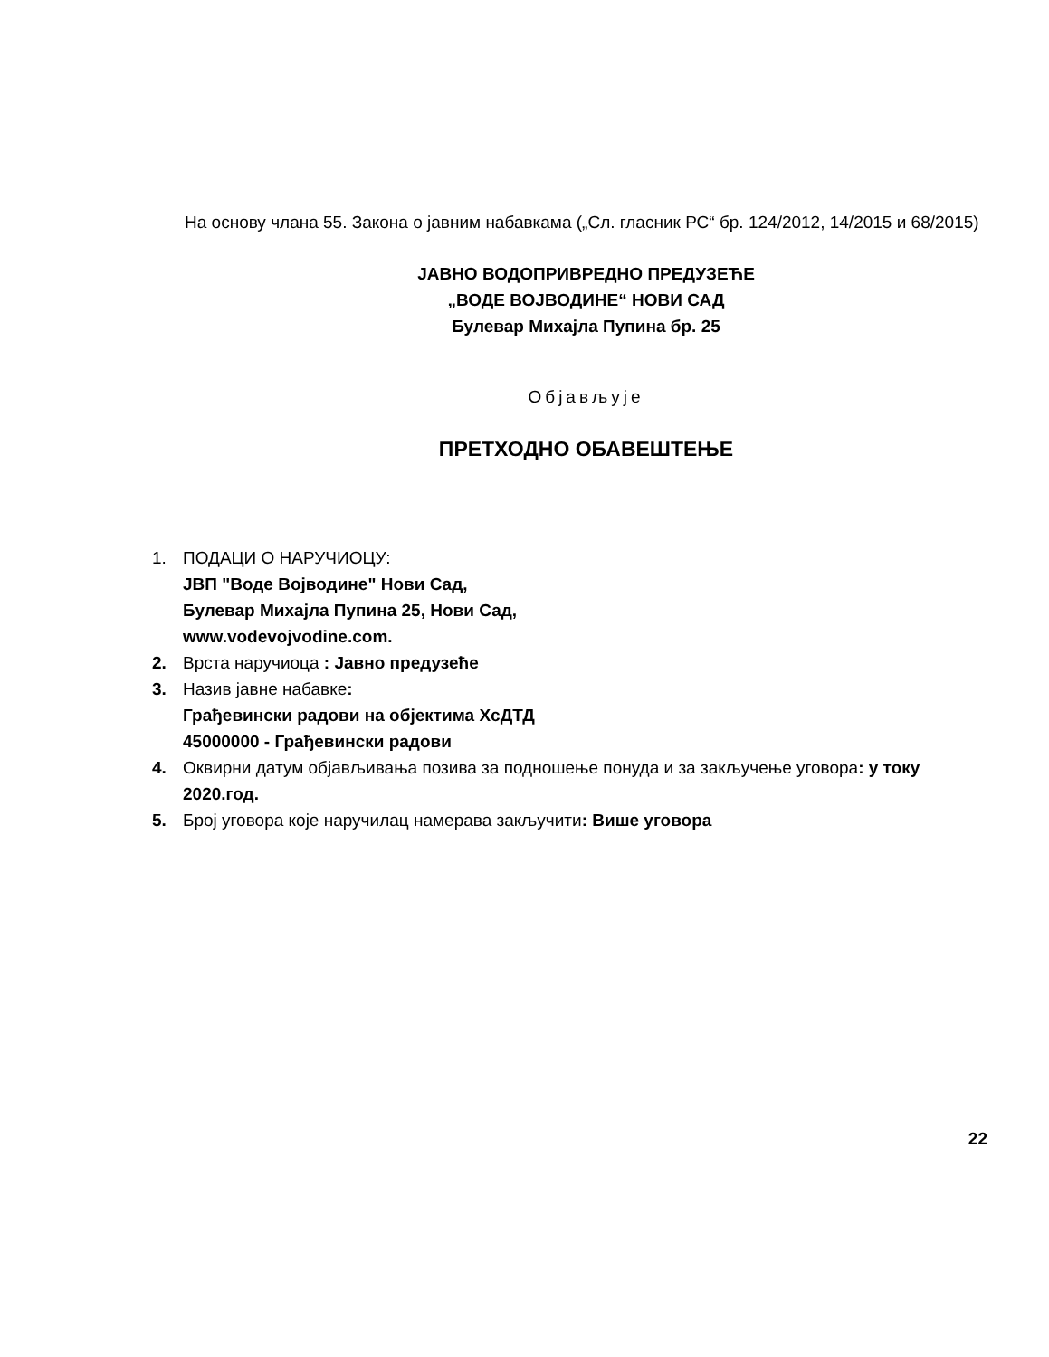На основу члана 55. Закона о јавним набавкама („Сл. гласник РС“ бр. 124/2012, 14/2015 и 68/2015)
ЈАВНО ВОДОПРИВРЕДНО ПРЕДУЗЕЋЕ
„ВОДЕ ВОЈВОДИНЕ“ НОВИ САД
Булевар Михајла Пупина бр. 25
Објављује
ПРЕТХОДНО ОБАВЕШТЕЊЕ
1. ПОДАЦИ О НАРУЧИОЦУ:
ЈВП "Воде Војводине" Нови Сад,
Булевар Михајла Пупина 25, Нови Сад,
www.vodevojvodine.com.
2. Врста наручиоца : Јавно предузеће
3. Назив јавне набавке:
Грађевински радови на објектима ХсДТД
45000000 - Грађевински радови
4. Оквирни датум објављивања позива за подношење понуда и за закључење уговора: у току 2020.год.
5. Број уговора које наручилац намерава закључити: Више уговора
22